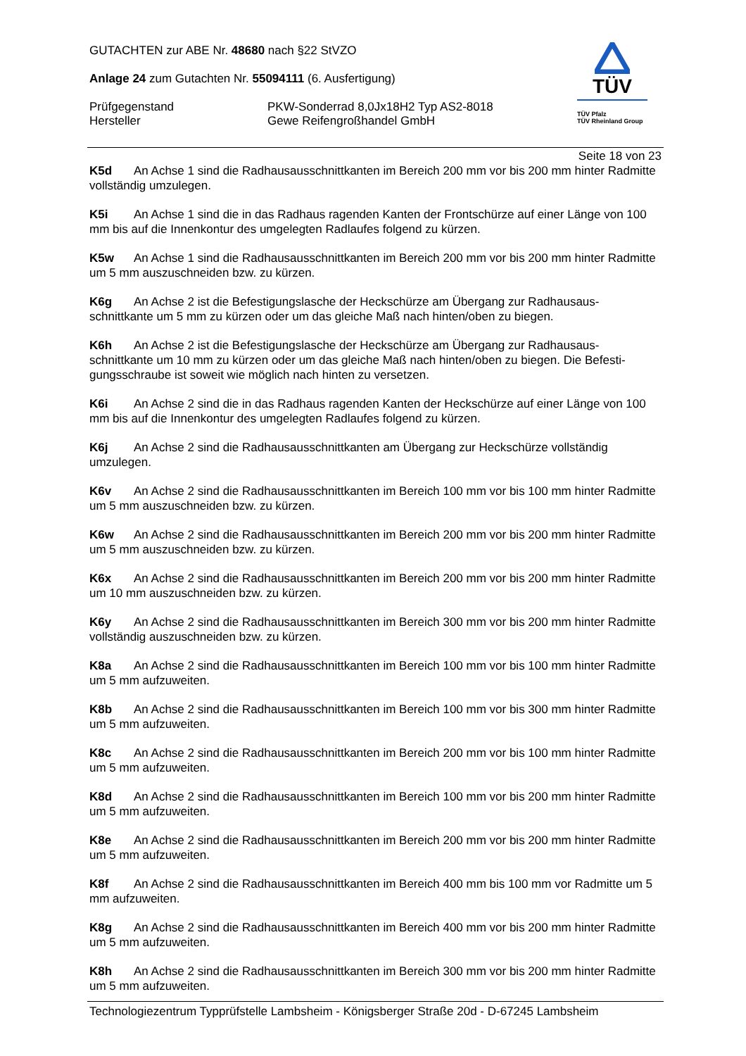GUTACHTEN zur ABE Nr. 48680 nach §22 StVZO
Anlage 24 zum Gutachten Nr. 55094111 (6. Ausfertigung)
Prüfgegenstand PKW-Sonderrad 8,0Jx18H2 Typ AS2-8018
Hersteller Gewe Reifengroßhandel GmbH
TÜV
TÜV Pfalz
TÜV Rheinland Group
Seite 18 von 23
K5d An Achse 1 sind die Radhausausschnittkanten im Bereich 200 mm vor bis 200 mm hinter Radmitte vollständig umzulegen.
K5i An Achse 1 sind die in das Radhaus ragenden Kanten der Frontschürze auf einer Länge von 100 mm bis auf die Innenkontur des umgelegten Radlaufes folgend zu kürzen.
K5w An Achse 1 sind die Radhausausschnittkanten im Bereich 200 mm vor bis 200 mm hinter Radmitte um 5 mm auszuschneiden bzw. zu kürzen.
K6g An Achse 2 ist die Befestigungslasche der Heckschürze am Übergang zur Radhausaus-schnittkante um 5 mm zu kürzen oder um das gleiche Maß nach hinten/oben zu biegen.
K6h An Achse 2 ist die Befestigungslasche der Heckschürze am Übergang zur Radhausaus-schnittkante um 10 mm zu kürzen oder um das gleiche Maß nach hinten/oben zu biegen. Die Befesti-gungsschraube ist soweit wie möglich nach hinten zu versetzen.
K6i An Achse 2 sind die in das Radhaus ragenden Kanten der Heckschürze auf einer Länge von 100 mm bis auf die Innenkontur des umgelegten Radlaufes folgend zu kürzen.
K6j An Achse 2 sind die Radhausausschnittkanten am Übergang zur Heckschürze vollständig umzulegen.
K6v An Achse 2 sind die Radhausausschnittkanten im Bereich 100 mm vor bis 100 mm hinter Radmitte um 5 mm auszuschneiden bzw. zu kürzen.
K6w An Achse 2 sind die Radhausausschnittkanten im Bereich 200 mm vor bis 200 mm hinter Radmitte um 5 mm auszuschneiden bzw. zu kürzen.
K6x An Achse 2 sind die Radhausausschnittkanten im Bereich 200 mm vor bis 200 mm hinter Radmitte um 10 mm auszuschneiden bzw. zu kürzen.
K6y An Achse 2 sind die Radhausausschnittkanten im Bereich 300 mm vor bis 200 mm hinter Radmitte vollständig auszuschneiden bzw. zu kürzen.
K8a An Achse 2 sind die Radhausausschnittkanten im Bereich 100 mm vor bis 100 mm hinter Radmitte um 5 mm aufzuweiten.
K8b An Achse 2 sind die Radhausausschnittkanten im Bereich 100 mm vor bis 300 mm hinter Radmitte um 5 mm aufzuweiten.
K8c An Achse 2 sind die Radhausausschnittkanten im Bereich 200 mm vor bis 100 mm hinter Radmitte um 5 mm aufzuweiten.
K8d An Achse 2 sind die Radhausausschnittkanten im Bereich 100 mm vor bis 200 mm hinter Radmitte um 5 mm aufzuweiten.
K8e An Achse 2 sind die Radhausausschnittkanten im Bereich 200 mm vor bis 200 mm hinter Radmitte um 5 mm aufzuweiten.
K8f An Achse 2 sind die Radhausausschnittkanten im Bereich 400 mm bis 100 mm vor Radmitte um 5 mm aufzuweiten.
K8g An Achse 2 sind die Radhausausschnittkanten im Bereich 400 mm vor bis 200 mm hinter Radmitte um 5 mm aufzuweiten.
K8h An Achse 2 sind die Radhausausschnittkanten im Bereich 300 mm vor bis 200 mm hinter Radmitte um 5 mm aufzuweiten.
Technologiezentrum Typprüfstelle Lambsheim - Königsberger Straße 20d - D-67245 Lambsheim